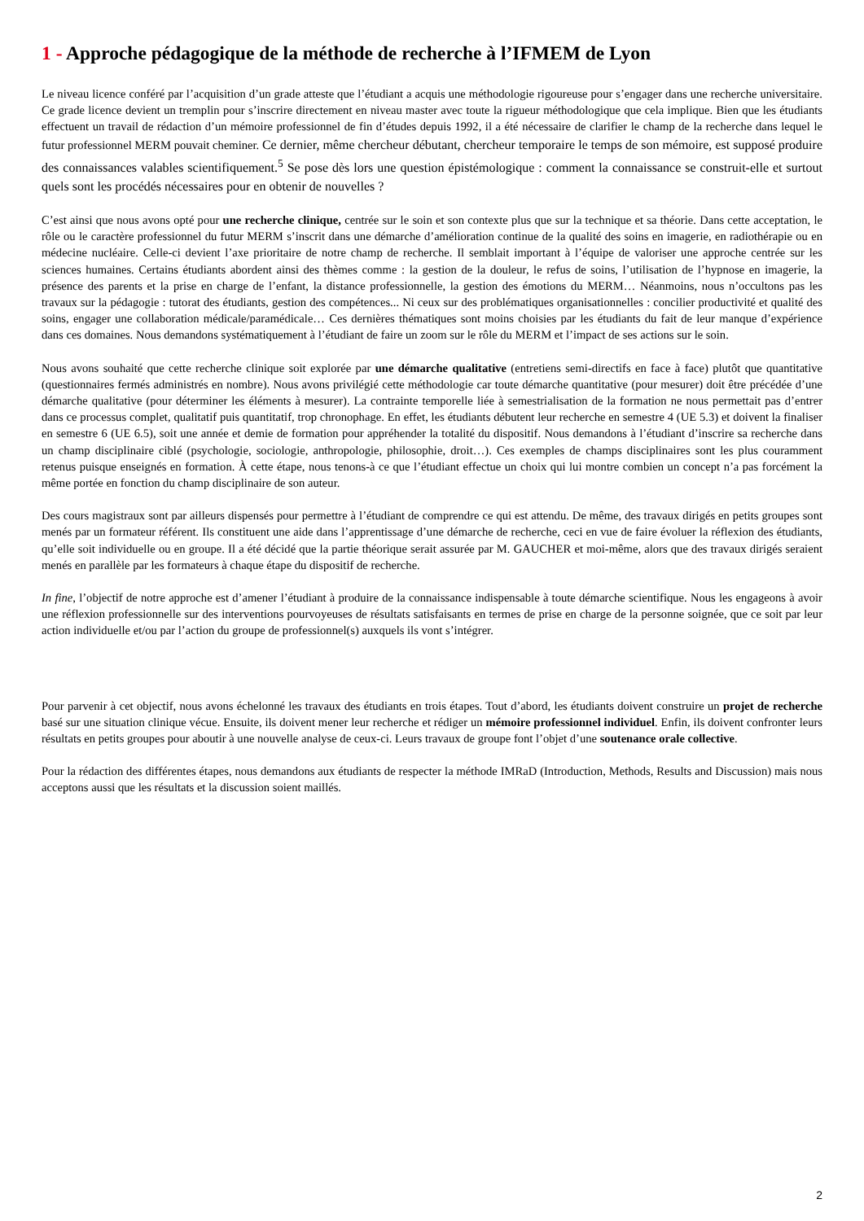1 - Approche pédagogique de la méthode de recherche à l’IFMEM de Lyon
Le niveau licence conféré par l’acquisition d’un grade atteste que l’étudiant a acquis une méthodologie rigoureuse pour s’engager dans une recherche universitaire. Ce grade licence devient un tremplin pour s’inscrire directement en niveau master avec toute la rigueur méthodologique que cela implique. Bien que les étudiants effectuent un travail de rédaction d’un mémoire professionnel de fin d’études depuis 1992, il a été nécessaire de clarifier le champ de la recherche dans lequel le futur professionnel MERM pouvait cheminer. Ce dernier, même chercheur débutant, chercheur temporaire le temps de son mémoire, est supposé produire des connaissances valables scientifiquement.<sup>5</sup> Se pose dès lors une question épistémologique : comment la connaissance se construit-elle et surtout quels sont les procédés nécessaires pour en obtenir de nouvelles ?
C’est ainsi que nous avons opté pour une recherche clinique, centrée sur le soin et son contexte plus que sur la technique et sa théorie. Dans cette acceptation, le rôle ou le caractère professionnel du futur MERM s’inscrit dans une démarche d’amélioration continue de la qualité des soins en imagerie, en radiothérapie ou en médecine nucléaire. Celle-ci devient l’axe prioritaire de notre champ de recherche. Il semblait important à l’équipe de valoriser une approche centrée sur les sciences humaines. Certains étudiants abordent ainsi des thèmes comme : la gestion de la douleur, le refus de soins, l’utilisation de l’hypnose en imagerie, la présence des parents et la prise en charge de l’enfant, la distance professionnelle, la gestion des émotions du MERM… Néanmoins, nous n’occultons pas les travaux sur la pédagogie : tutorat des étudiants, gestion des compétences... Ni ceux sur des problématiques organisationnelles : concilier productivité et qualité des soins, engager une collaboration médicale/paramédicale… Ces dernières thématiques sont moins choisies par les étudiants du fait de leur manque d’expérience dans ces domaines. Nous demandons systématiquement à l’étudiant de faire un zoom sur le rôle du MERM et l’impact de ses actions sur le soin.
Nous avons souhaité que cette recherche clinique soit explorée par une démarche qualitative (entretiens semi-directifs en face à face) plutôt que quantitative (questionnaires fermés administrés en nombre). Nous avons privilégié cette méthodologie car toute démarche quantitative (pour mesurer) doit être précédée d’une démarche qualitative (pour déterminer les éléments à mesurer). La contrainte temporelle liée à semestrialisation de la formation ne nous permettait pas d’entrer dans ce processus complet, qualitatif puis quantitatif, trop chronophage. En effet, les étudiants débutent leur recherche en semestre 4 (UE 5.3) et doivent la finaliser en semestre 6 (UE 6.5), soit une année et demie de formation pour appréhender la totalité du dispositif. Nous demandons à l’étudiant d’inscrire sa recherche dans un champ disciplinaire ciblé (psychologie, sociologie, anthropologie, philosophie, droit…). Ces exemples de champs disciplinaires sont les plus couramment retenus puisque enseignés en formation. À cette étape, nous tenons-à ce que l’étudiant effectue un choix qui lui montre combien un concept n’a pas forcément la même portée en fonction du champ disciplinaire de son auteur.
Des cours magistraux sont par ailleurs dispensés pour permettre à l’étudiant de comprendre ce qui est attendu. De même, des travaux dirigés en petits groupes sont menés par un formateur référent. Ils constituent une aide dans l’apprentissage d’une démarche de recherche, ceci en vue de faire évoluer la réflexion des étudiants, qu’elle soit individuelle ou en groupe. Il a été décidé que la partie théorique serait assurée par M. GAUCHER et moi-même, alors que des travaux dirigés seraient menés en parallèle par les formateurs à chaque étape du dispositif de recherche.
In fine, l’objectif de notre approche est d’amener l’étudiant à produire de la connaissance indispensable à toute démarche scientifique. Nous les engageons à avoir une réflexion professionnelle sur des interventions pourvoyeuses de résultats satisfaisants en termes de prise en charge de la personne soignée, que ce soit par leur action individuelle et/ou par l’action du groupe de professionnel(s) auxquels ils vont s’intégrer.
Pour parvenir à cet objectif, nous avons échelonné les travaux des étudiants en trois étapes. Tout d’abord, les étudiants doivent construire un projet de recherche basé sur une situation clinique vécue. Ensuite, ils doivent mener leur recherche et rédiger un mémoire professionnel individuel. Enfin, ils doivent confronter leurs résultats en petits groupes pour aboutir à une nouvelle analyse de ceux-ci. Leurs travaux de groupe font l’objet d’une soutenance orale collective.
Pour la rédaction des différentes étapes, nous demandons aux étudiants de respecter la méthode IMRaD (Introduction, Methods, Results and Discussion) mais nous acceptons aussi que les résultats et la discussion soient maillés.
2